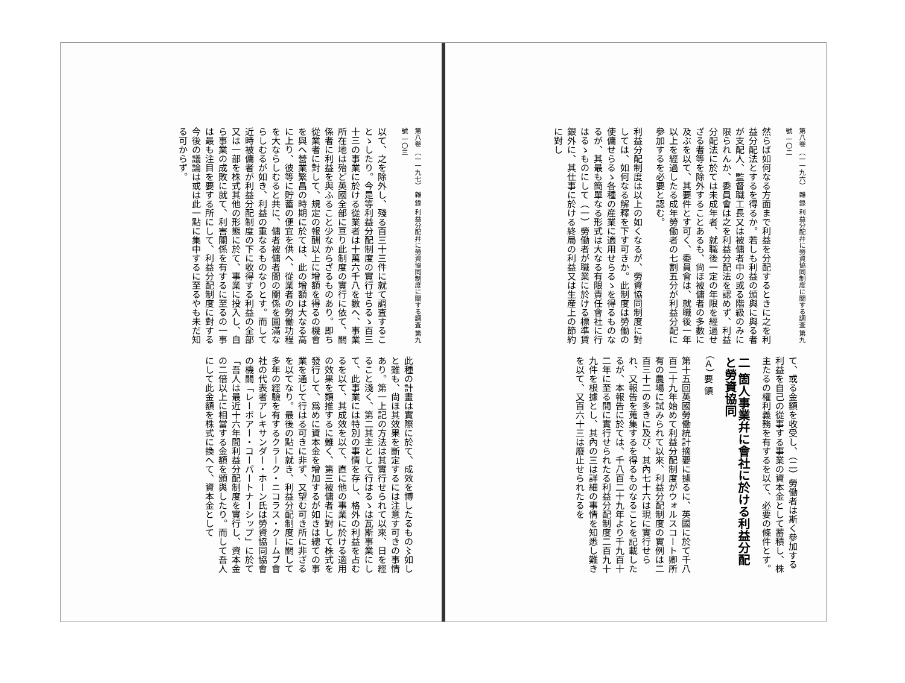第八卷 （一一九六） 雜 錄 利益分配幷に勞資協同制度に關する調査 第九號 一〇二
然らば如何なる方面まで利益を分配するときに之を利益分配法とするを得るか。若しも利益の頒與に與る者が支配人、監督職工長又は被傭者中の或る階級のみに限られんか、委員會は之を利益分配法を認めず、利益分配法に於ては未成年者、就職後一定の年限を經過せざる者等を除外することあるも、尙ほ被傭者の多數に及ぶを以て、其要件とす可く、委員會は、就職後一年以上を經過したる成年勞働者の七割五分が利益分配に參加するを必要と認む。
利益分配制度は以上の如くなるが、勞資協同制度に對しては、如何なる解釋を下す可きか。此制度は勞働の使傭せらるゝ各種の産業に適用せらるゝを得るものなるが、其最も簡單なる形式は大なる有限責任會社に行はるゝものにして（一）勞働者が職業に於ける標準賃銀外に、其仕事に於ける終局の利益又は生産上の節約に對し
て、或る金額を收受し、（二）勞働者は斯く參加する利益を自己の從事する事業の資本金として蓄積し、株主たるの權利義務を有するを以て、必要の條件とす。
二 箇人事業幷に會社に於ける利益分配と勞資協同
（Ａ） 要 領
第十五回英國勞働統計摘要に據るに、英國に於て千八百二十九年始めて利益分配制度がウォルスコート卿所有の農場に試みられて以來、利益分配制度の實例は二百三十二の多きに及び、其內七十六は現に實行せられ、又報告を蒐集するを得るものなることを記載したるが、本報告に於ては、千八百二十九年より千九百十二年に至る間に實行せられたる利益分配制度二百九十九件を根據とし、其內の三は詳細の事情を知悉し難きを以て、又百六十三は廢止せられたるを
第八卷 （一一九七） 雜 錄 利益分配幷に勞資協同制度に關する調査 第九號 一〇三
以て、之を除外し、殘る百三十三件に就て調査することゝしたり。今是等利益分配制度の實行せらるゝ百三十三の事業に於ける從業者は十萬六千八を數へ、事業所在地は殆ど英國全部に亘り此制度の實行に依て、關係者に利益を與ふること少なからざるものあり。即ち從業者に對して、規定の報酬以上に增額を得るの機會を與へ營業繁昌の時期に於ては、此の增額は大なる高に上り、彼等に貯蓄の便宜を供へ、從業者の勞働功程を大ならしむると共に、傭者被傭者間の關係を圓滿ならしむるが如き、利益の重なるものなりとす。而して近時被傭者が利益分配制度の下に收得する利益の全部又は一部を株式其他の形態に於て、事業に投入し、自ら事業の成敗に就て、利害關係を有するに至るの一事は最も注目を要する所にして、利益分配制度に對する今後の議論は或は此一點に集中するに至るやも未だ知る可からず。
此種の計畫は實際に於て、成效を博したるもの〻如しと雖も、尙ほ其效果を斷定するには注意す可きの事情あり。第一上記の方法は其實行せられて以來、日を經ること淺く、第二其主として行はるゝは瓦斯事業にして、此事業には特別の事情を存し、格外の利益を占むるを以て、其成效を以て、直に他の事業に於ける適用の效果を類推するに難く、第三被傭者に對して株式を發行して、爲めに資本金を增加するが如きは總ての事業を通じて行はる可きに非ず、又望む可き所に非ざるを以てなり。最後の點に就き、利益分配制度に關して多年の經驗を有するクラーク・ニコラス・クームブ會社の代表者アレキサンダー・ホーン氏は勞資協同協會の機關「レーボアー・コーパートナーシップ」に於て「吾人は最近十六年間利益分配制度を實行し、資本金の二倍以上に相當する金額を頒與したり。而して吾人にして此金額を株式に換へて、資本金として